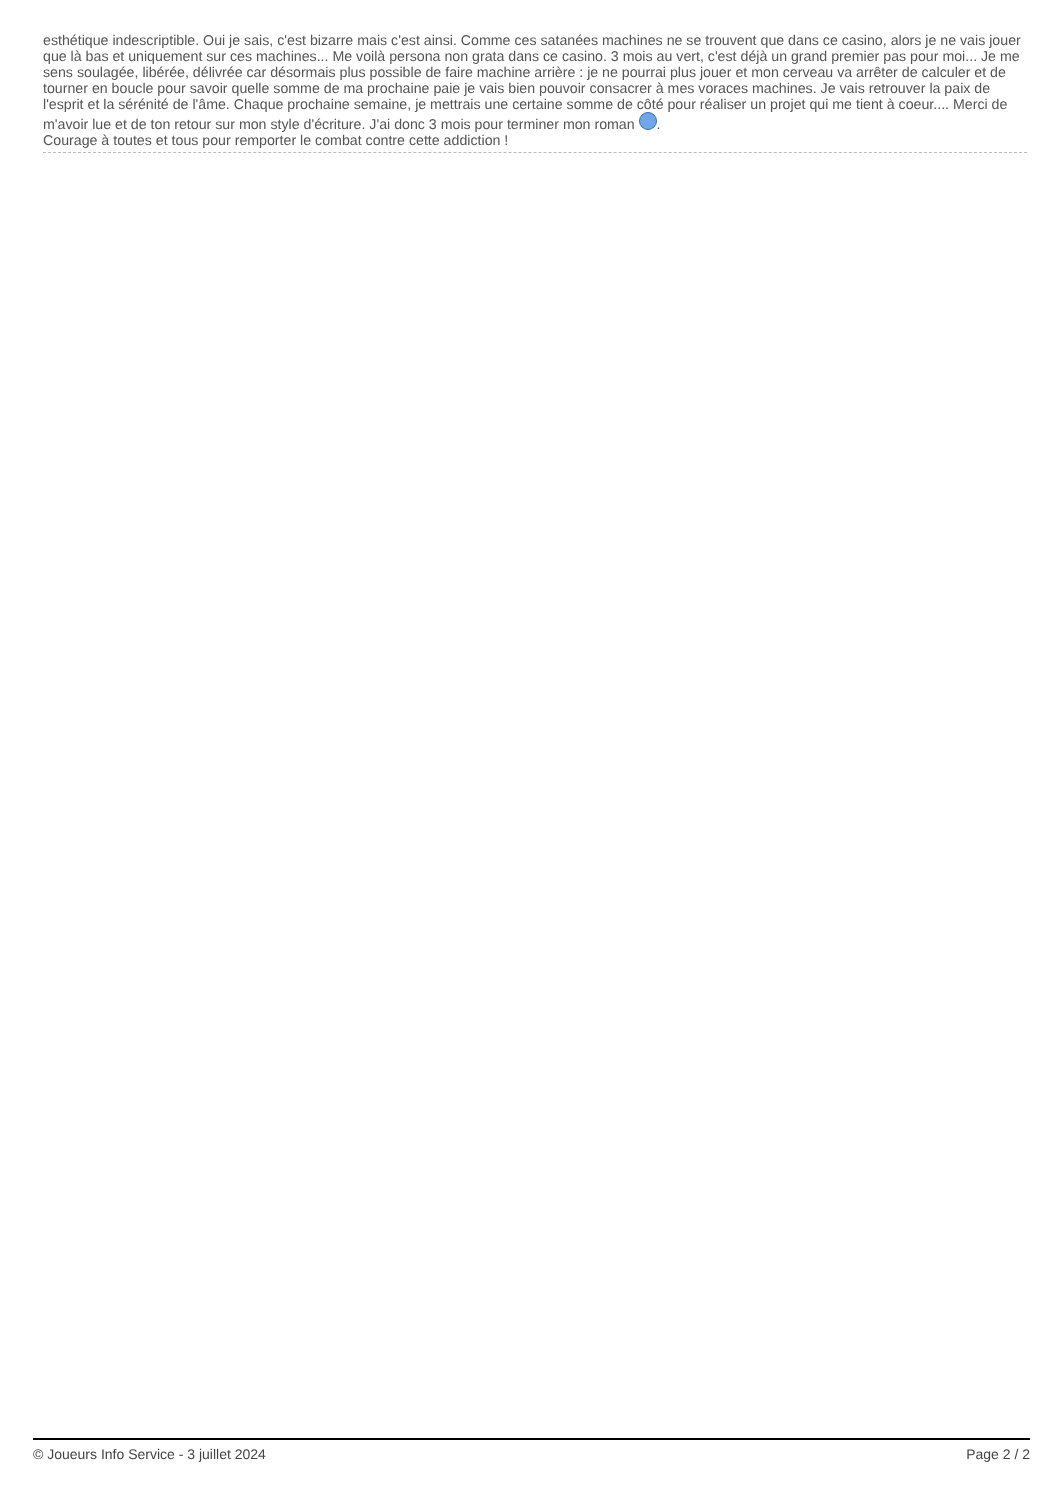esthétique indescriptible. Oui je sais, c'est bizarre mais c'est ainsi. Comme ces satanées machines ne se trouvent que dans ce casino, alors je ne vais jouer que là bas et uniquement sur ces machines... Me voilà persona non grata dans ce casino. 3 mois au vert, c'est déjà un grand premier pas pour moi... Je me sens soulagée, libérée, délivrée car désormais plus possible de faire machine arrière : je ne pourrai plus jouer et mon cerveau va arrêter de calculer et de tourner en boucle pour savoir quelle somme de ma prochaine paie je vais bien pouvoir consacrer à mes voraces machines. Je vais retrouver la paix de l'esprit et la sérénité de l'âme. Chaque prochaine semaine, je mettrais une certaine somme de côté pour réaliser un projet qui me tient à coeur.... Merci de m'avoir lue et de ton retour sur mon style d'écriture. J'ai donc 3 mois pour terminer mon roman .
Courage à toutes et tous pour remporter le combat contre cette addiction !
© Joueurs Info Service - 3 juillet 2024 Page 2 / 2